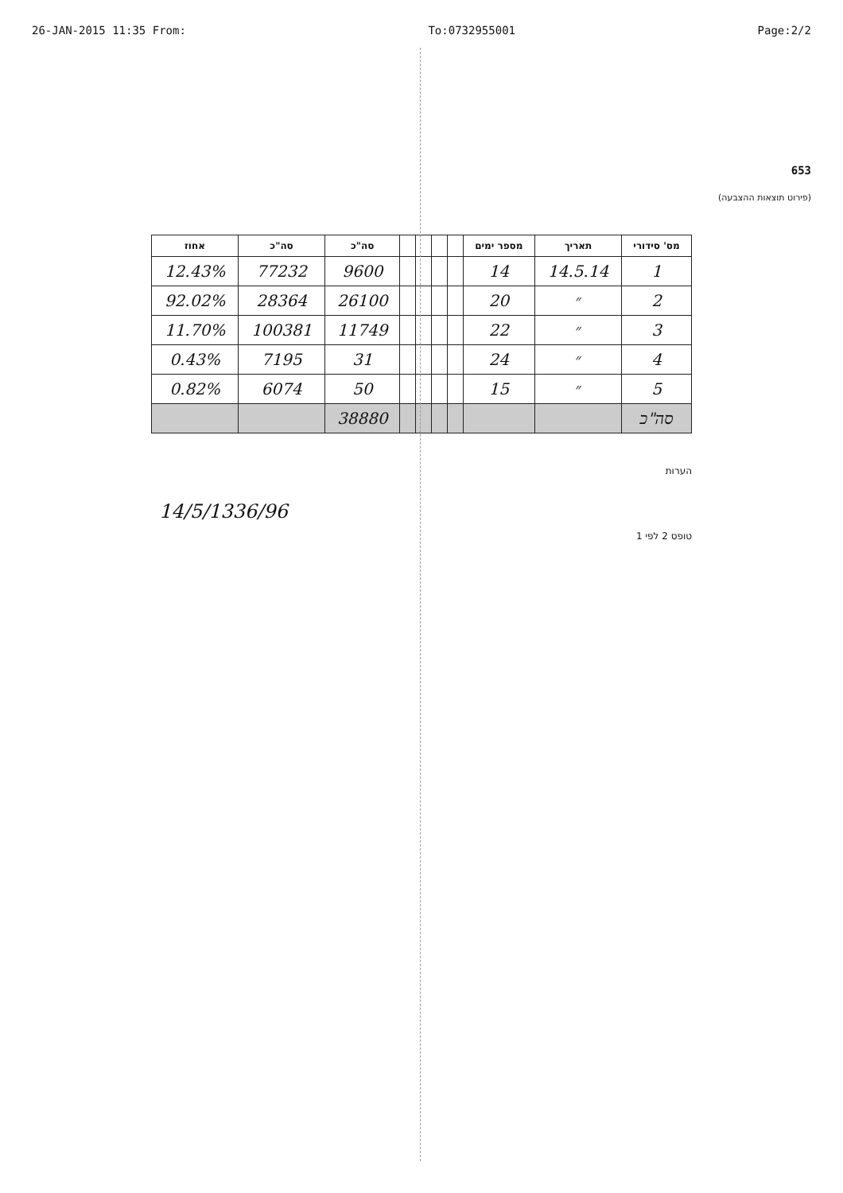26-JAN-2015 11:35 From: To:0732955001 Page:2/2
653
(פירוט תוצאות ההצבעה)
| מס' סידורי | תאריך | מספר ימים | | | | | סה"כ | סה"כ | אחוז |
| --- | --- | --- | --- | --- | --- | --- | --- | --- | --- |
| 1 | 14.5.14 | 14 | | | | | 9600 | 77232 | 12.43% |
| 2 | ״ | 20 | | | | | 26100 | 28364 | 92.02% |
| 3 | ״ | 22 | | | | | 11749 | 100381 | 11.70% |
| 4 | ״ | 24 | | | | | 31 | 7195 | 0.43% |
| 5 | ״ | 15 | | | | | 50 | 6074 | 0.82% |
| סה"כ | | | | | | | 38880 | | |
הערות
14/5/1336/96
טופס 2 לפי 1